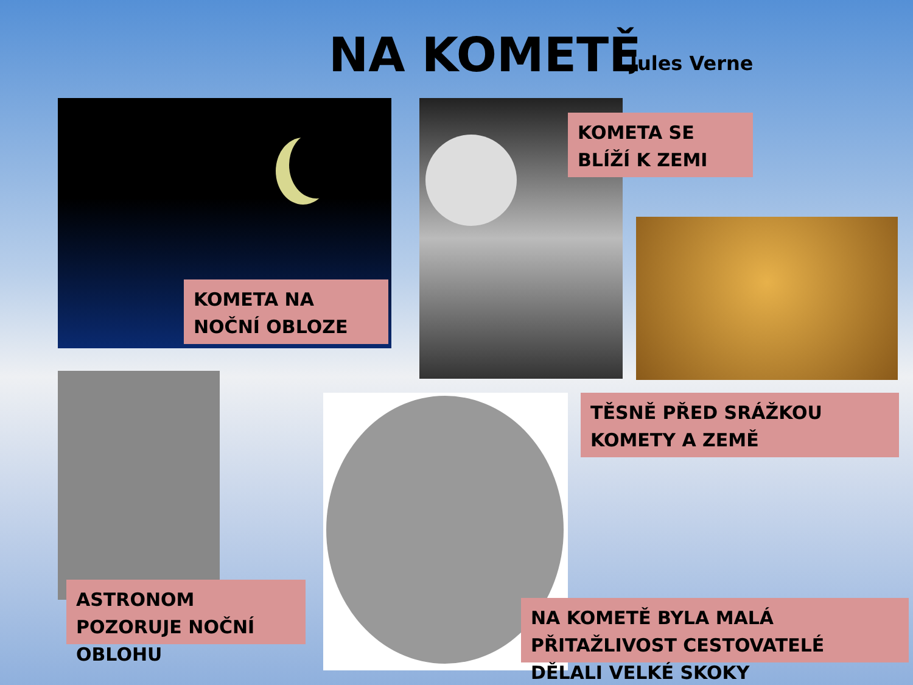NA KOMETĚ Jules Verne
KOMETA NA NOČNÍ OBLOZE
KOMETA SE BLÍŽÍ K ZEMI
TĚSNĚ PŘED SRÁŽKOU KOMETY A ZEMĚ
ASTRONOM POZORUJE NOČNÍ OBLOHU
NA KOMETĚ BYLA MALÁ PŘITAŽLIVOST CESTOVATELÉ DĚLALI VELKÉ SKOKY